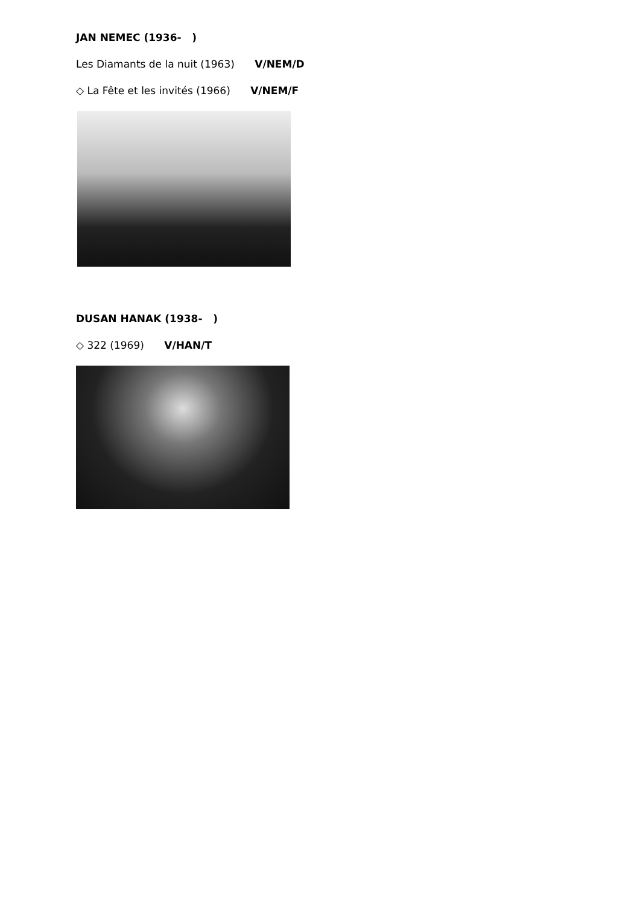JAN NEMEC (1936- )
Les Diamants de la nuit (1963) V/NEM/D
◇ La Fête et les invités (1966) V/NEM/F
DUSAN HANAK (1938- )
◇ 322 (1969) V/HAN/T